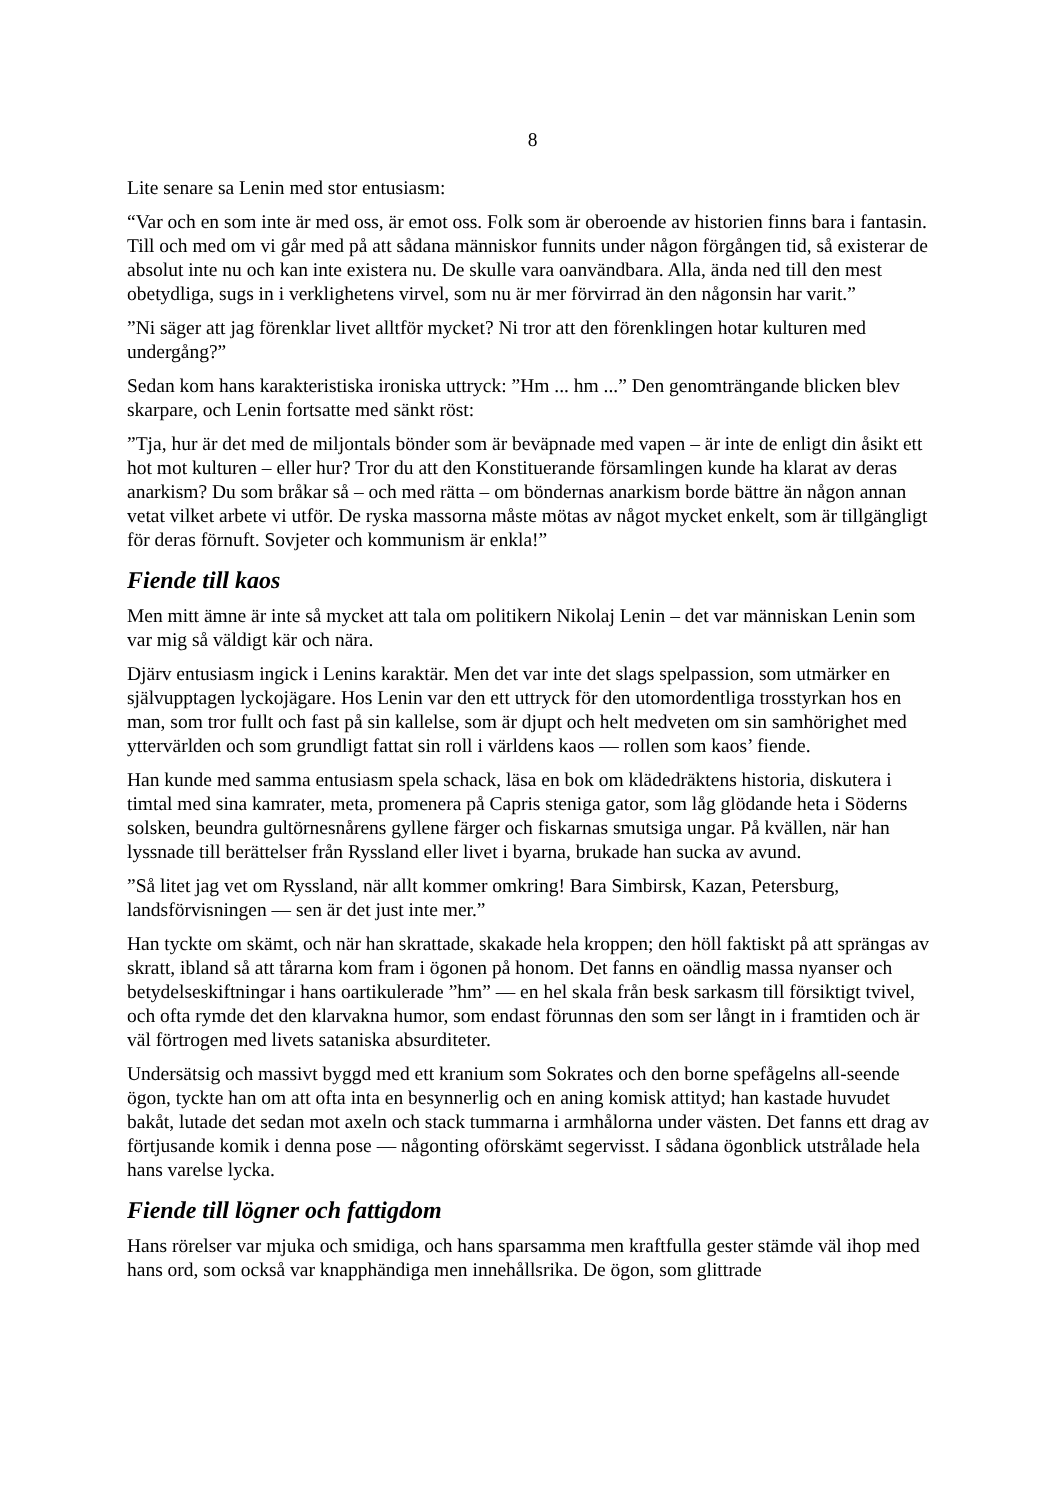8
Lite senare sa Lenin med stor entusiasm:
“Var och en som inte är med oss, är emot oss. Folk som är oberoende av historien finns bara i fantasin. Till och med om vi går med på att sådana människor funnits under någon förgången tid, så existerar de absolut inte nu och kan inte existera nu. De skulle vara oanvändbara. Alla, ända ned till den mest obetydliga, sugs in i verklighetens virvel, som nu är mer förvirrad än den någonsin har varit.”
”Ni säger att jag förenklar livet alltför mycket? Ni tror att den förenklingen hotar kulturen med undergång?”
Sedan kom hans karakteristiska ironiska uttryck: ”Hm ... hm ...” Den genomträngande blicken blev skarpare, och Lenin fortsatte med sänkt röst:
”Tja, hur är det med de miljontals bönder som är beväpnade med vapen – är inte de enligt din åsikt ett hot mot kulturen – eller hur? Tror du att den Konstituerande församlingen kunde ha klarat av deras anarkism? Du som bråkar så – och med rätta – om böndernas anarkism borde bättre än någon annan vetat vilket arbete vi utför. De ryska massorna måste mötas av något mycket enkelt, som är tillgängligt för deras förnuft. Sovjeter och kommunism är enkla!”
Fiende till kaos
Men mitt ämne är inte så mycket att tala om politikern Nikolaj Lenin – det var människan Lenin som var mig så väldigt kär och nära.
Djärv entusiasm ingick i Lenins karaktär. Men det var inte det slags spelpassion, som utmärker en självupptagen lyckojägare. Hos Lenin var den ett uttryck för den utomordentliga trosstyrkan hos en man, som tror fullt och fast på sin kallelse, som är djupt och helt medveten om sin samhörighet med yttervärlden och som grundligt fattat sin roll i världens kaos — rollen som kaos’ fiende.
Han kunde med samma entusiasm spela schack, läsa en bok om klädedräktens historia, diskutera i timtal med sina kamrater, meta, promenera på Capris steniga gator, som låg glödande heta i Söderns solsken, beundra gultörnesnårens gyllene färger och fiskarnas smutsiga ungar. På kvällen, när han lyssnade till berättelser från Ryssland eller livet i byarna, brukade han sucka av avund.
”Så litet jag vet om Ryssland, när allt kommer omkring! Bara Simbirsk, Kazan, Petersburg, landsförvisningen — sen är det just inte mer.”
Han tyckte om skämt, och när han skrattade, skakade hela kroppen; den höll faktiskt på att sprängas av skratt, ibland så att tårarna kom fram i ögonen på honom. Det fanns en oändlig massa nyanser och betydelseskiftningar i hans oartikulerade ”hm” — en hel skala från besk sarkasm till försiktigt tvivel, och ofta rymde det den klarvakna humor, som endast förunnas den som ser långt in i framtiden och är väl förtrogen med livets sataniska absurditeter.
Undersätsig och massivt byggd med ett kranium som Sokrates och den borne spefågelns all-seende ögon, tyckte han om att ofta inta en besynnerlig och en aning komisk attityd; han kastade huvudet bakåt, lutade det sedan mot axeln och stack tummarna i armhålorna under västen. Det fanns ett drag av förtjusande komik i denna pose — någonting oförskämt segervisst. I sådana ögonblick utstrålade hela hans varelse lycka.
Fiende till lögner och fattigdom
Hans rörelser var mjuka och smidiga, och hans sparsamma men kraftfulla gester stämde väl ihop med hans ord, som också var knapphändiga men innehållsrika. De ögon, som glittrade